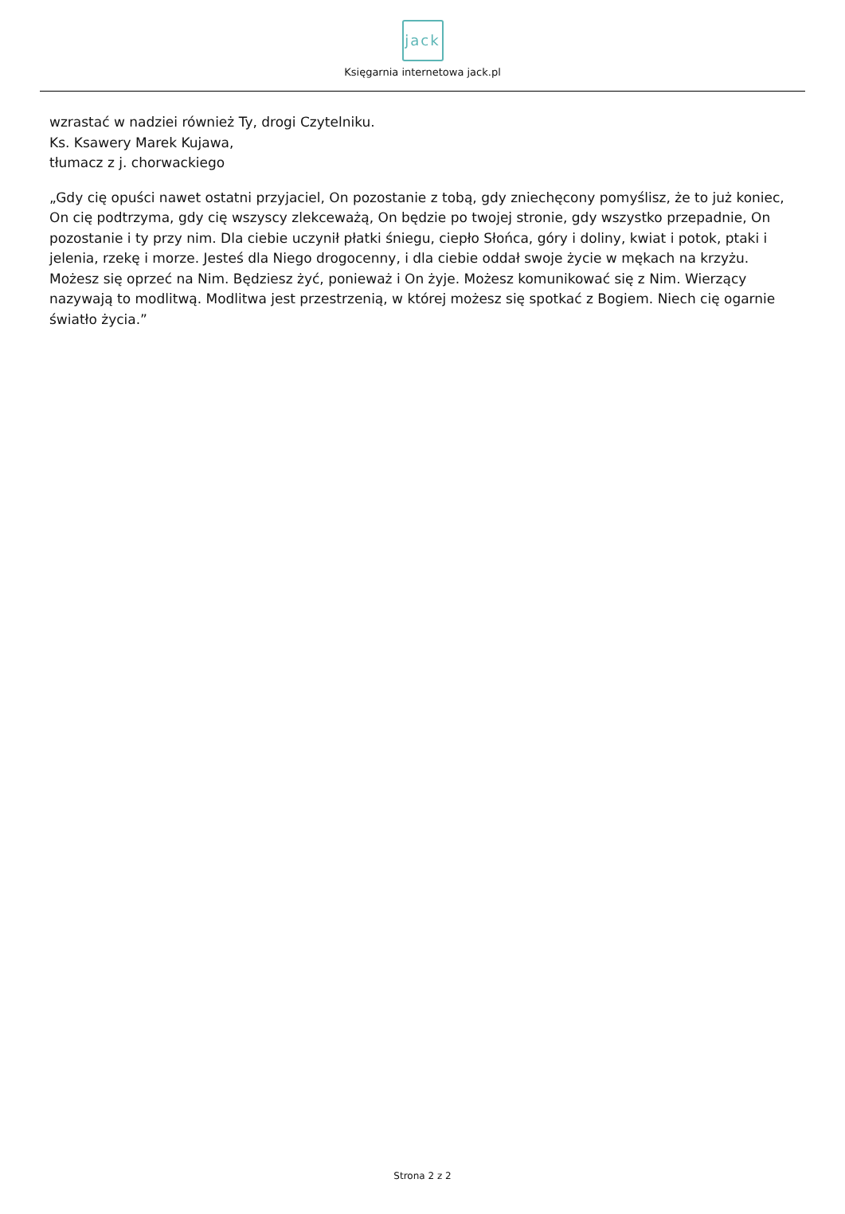jack
Księgarnia internetowa jack.pl
wzrastać w nadziei również Ty, drogi Czytelniku.
Ks. Ksawery Marek Kujawa,
tłumacz z j. chorwackiego
„Gdy cię opuści nawet ostatni przyjaciel, On pozostanie z tobą, gdy zniechęcony pomyślisz, że to już koniec, On cię podtrzyma, gdy cię wszyscy zlekceważą, On będzie po twojej stronie, gdy wszystko przepadnie, On pozostanie i ty przy nim. Dla ciebie uczynił płatki śniegu, ciepło Słońca, góry i doliny, kwiat i potok, ptaki i jelenia, rzekę i morze. Jesteś dla Niego drogocenny, i dla ciebie oddał swoje życie w mękach na krzyżu. Możesz się oprzeć na Nim. Będziesz żyć, ponieważ i On żyje. Możesz komunikować się z Nim. Wierzący nazywają to modlitwą. Modlitwa jest przestrzenią, w której możesz się spotkać z Bogiem. Niech cię ogarnie światło życia.”
Strona 2 z 2